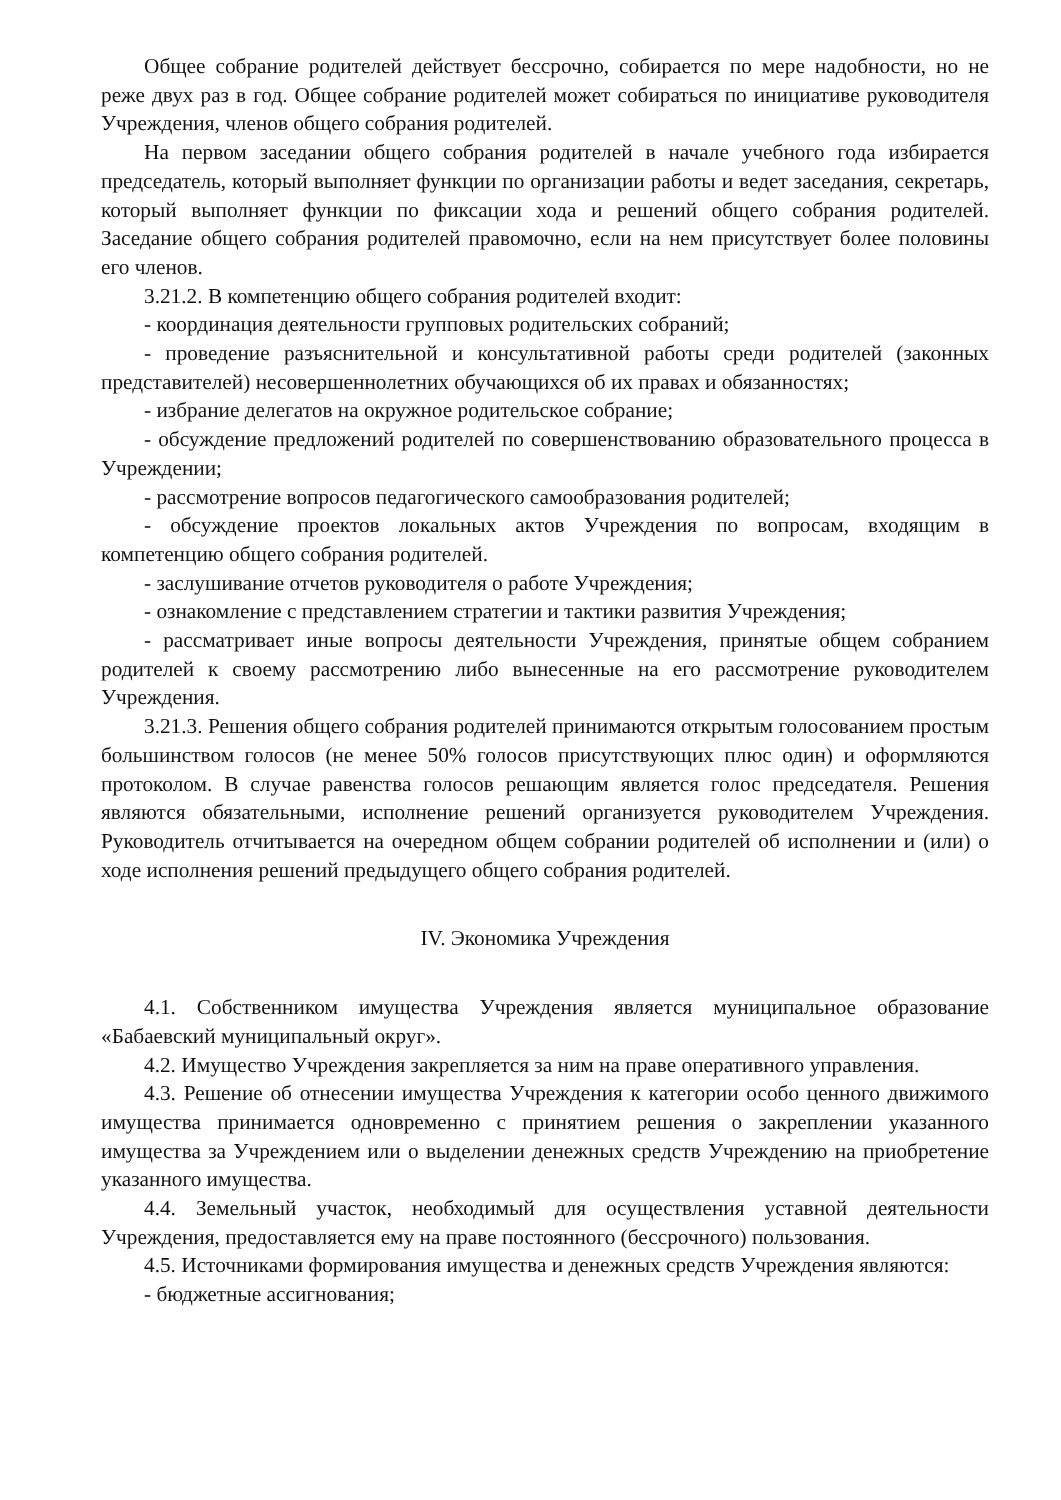Общее собрание родителей действует бессрочно, собирается по мере надобности, но не реже двух раз в год. Общее собрание родителей может собираться по инициативе руководителя Учреждения, членов общего собрания родителей.
На первом заседании общего собрания родителей в начале учебного года избирается председатель, который выполняет функции по организации работы и ведет заседания, секретарь, который выполняет функции по фиксации хода и решений общего собрания родителей. Заседание общего собрания родителей правомочно, если на нем присутствует более половины его членов.
3.21.2. В компетенцию общего собрания родителей входит:
- координация деятельности групповых родительских собраний;
- проведение разъяснительной и консультативной работы среди родителей (законных представителей) несовершеннолетних обучающихся об их правах и обязанностях;
- избрание делегатов на окружное родительское собрание;
- обсуждение предложений родителей по совершенствованию образовательного процесса в Учреждении;
- рассмотрение вопросов педагогического самообразования родителей;
- обсуждение проектов локальных актов Учреждения по вопросам, входящим в компетенцию общего собрания родителей.
- заслушивание отчетов руководителя о работе Учреждения;
- ознакомление с представлением стратегии и тактики развития Учреждения;
- рассматривает иные вопросы деятельности Учреждения, принятые общем собранием родителей к своему рассмотрению либо вынесенные на его рассмотрение руководителем Учреждения.
3.21.3. Решения общего собрания родителей принимаются открытым голосованием простым большинством голосов (не менее 50% голосов присутствующих плюс один) и оформляются протоколом. В случае равенства голосов решающим является голос председателя. Решения являются обязательными, исполнение решений организуется руководителем Учреждения. Руководитель отчитывается на очередном общем собрании родителей об исполнении и (или) о ходе исполнения решений предыдущего общего собрания родителей.
IV. Экономика Учреждения
4.1. Собственником имущества Учреждения является муниципальное образование «Бабаевский муниципальный округ».
4.2. Имущество Учреждения закрепляется за ним на праве оперативного управления.
4.3. Решение об отнесении имущества Учреждения к категории особо ценного движимого имущества принимается одновременно с принятием решения о закреплении указанного имущества за Учреждением или о выделении денежных средств Учреждению на приобретение указанного имущества.
4.4. Земельный участок, необходимый для осуществления уставной деятельности Учреждения, предоставляется ему на праве постоянного (бессрочного) пользования.
4.5. Источниками формирования имущества и денежных средств Учреждения являются:
- бюджетные ассигнования;